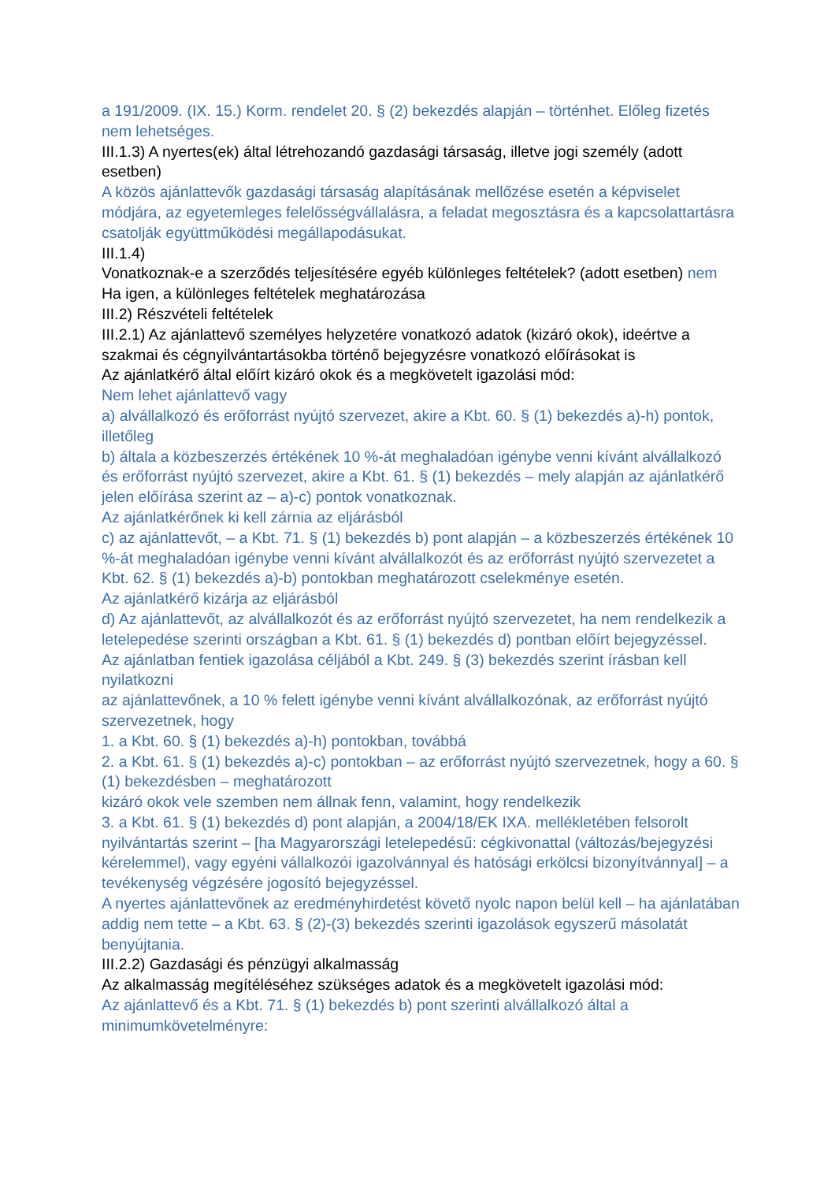a 191/2009. (IX. 15.) Korm. rendelet 20. § (2) bekezdés alapján – történhet. Előleg fizetés nem lehetséges.
III.1.3) A nyertes(ek) által létrehozandó gazdasági társaság, illetve jogi személy (adott esetben)
A közös ajánlattevők gazdasági társaság alapításának mellőzése esetén a képviselet módjára, az egyetemleges felelősségvállalásra, a feladat megosztásra és a kapcsolattartásra csatolják együttműködési megállapodásukat.
III.1.4)
Vonatkoznak-e a szerződés teljesítésére egyéb különleges feltételek? (adott esetben) nem Ha igen, a különleges feltételek meghatározása
III.2) Részvételi feltételek
III.2.1) Az ajánlattevő személyes helyzetére vonatkozó adatok (kizáró okok), ideértve a szakmai és cégnyilvántartásokba történő bejegyzésre vonatkozó előírásokat is
Az ajánlatkérő által előírt kizáró okok és a megkövetelt igazolási mód:
Nem lehet ajánlattevő vagy
a) alvállalkozó és erőforrást nyújtó szervezet, akire a Kbt. 60. § (1) bekezdés a)-h) pontok, illetőleg
b) általa a közbeszerzés értékének 10 %-át meghaladóan igénybe venni kívánt alvállalkozó és erőforrást nyújtó szervezet, akire a Kbt. 61. § (1) bekezdés – mely alapján az ajánlatkérő jelen előírása szerint az – a)-c) pontok vonatkoznak.
Az ajánlatkérőnek ki kell zárnia az eljárásból
c) az ajánlattevőt, – a Kbt. 71. § (1) bekezdés b) pont alapján – a közbeszerzés értékének 10 %-át meghaladóan igénybe venni kívánt alvállalkozót és az erőforrást nyújtó szervezetet a Kbt. 62. § (1) bekezdés a)-b) pontokban meghatározott cselekménye esetén.
Az ajánlatkérő kizárja az eljárásból
d) Az ajánlattevőt, az alvállalkozót és az erőforrást nyújtó szervezetet, ha nem rendelkezik a letelepedése szerinti országban a Kbt. 61. § (1) bekezdés d) pontban előírt bejegyzéssel.
Az ajánlatban fentiek igazolása céljából a Kbt. 249. § (3) bekezdés szerint írásban kell nyilatkozni
az ajánlattevőnek, a 10 % felett igénybe venni kívánt alvállalkozónak, az erőforrást nyújtó szervezetnek, hogy
1. a Kbt. 60. § (1) bekezdés a)-h) pontokban, továbbá
2. a Kbt. 61. § (1) bekezdés a)-c) pontokban – az erőforrást nyújtó szervezetnek, hogy a 60. § (1) bekezdésben – meghatározott
kizáró okok vele szemben nem állnak fenn, valamint, hogy rendelkezik
3. a Kbt. 61. § (1) bekezdés d) pont alapján, a 2004/18/EK IXA. mellékletében felsorolt nyilvántartás szerint – [ha Magyarországi letelepedésű: cégkivonattal (változás/bejegyzési kérelemmel), vagy egyéni vállalkozói igazolvánnyal és hatósági erkölcsi bizonyítvánnyal] – a tevékenység végzésére jogosító bejegyzéssel.
A nyertes ajánlattevőnek az eredményhirdetést követő nyolc napon belül kell – ha ajánlatában addig nem tette – a Kbt. 63. § (2)-(3) bekezdés szerinti igazolások egyszerű másolatát benyújtania.
III.2.2) Gazdasági és pénzügyi alkalmasság
Az alkalmasság megítéléséhez szükséges adatok és a megkövetelt igazolási mód:
Az ajánlattevő és a Kbt. 71. § (1) bekezdés b) pont szerinti alvállalkozó által a minimumkövetelményre: